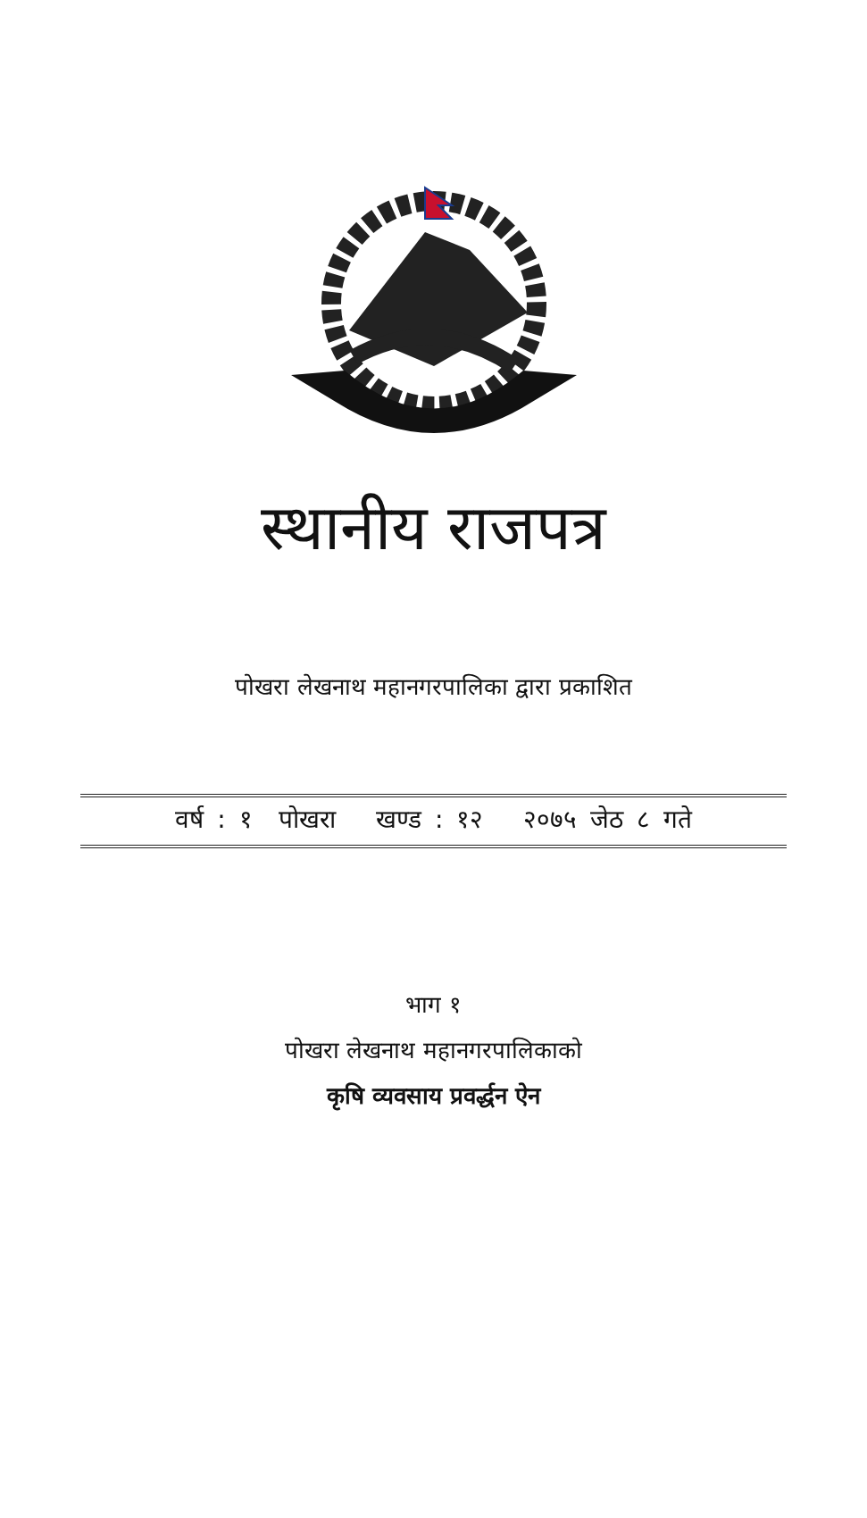स्थानीय राजपत्र
पोखरा लेखनाथ महानगरपालिका द्वारा प्रकाशित
वर्ष : १ पोखरा खण्ड : १२ २०७५ जेठ ८ गते
भाग १
पोखरा लेखनाथ महानगरपालिकाको
कृषि व्यवसाय प्रवर्द्धन ऐन